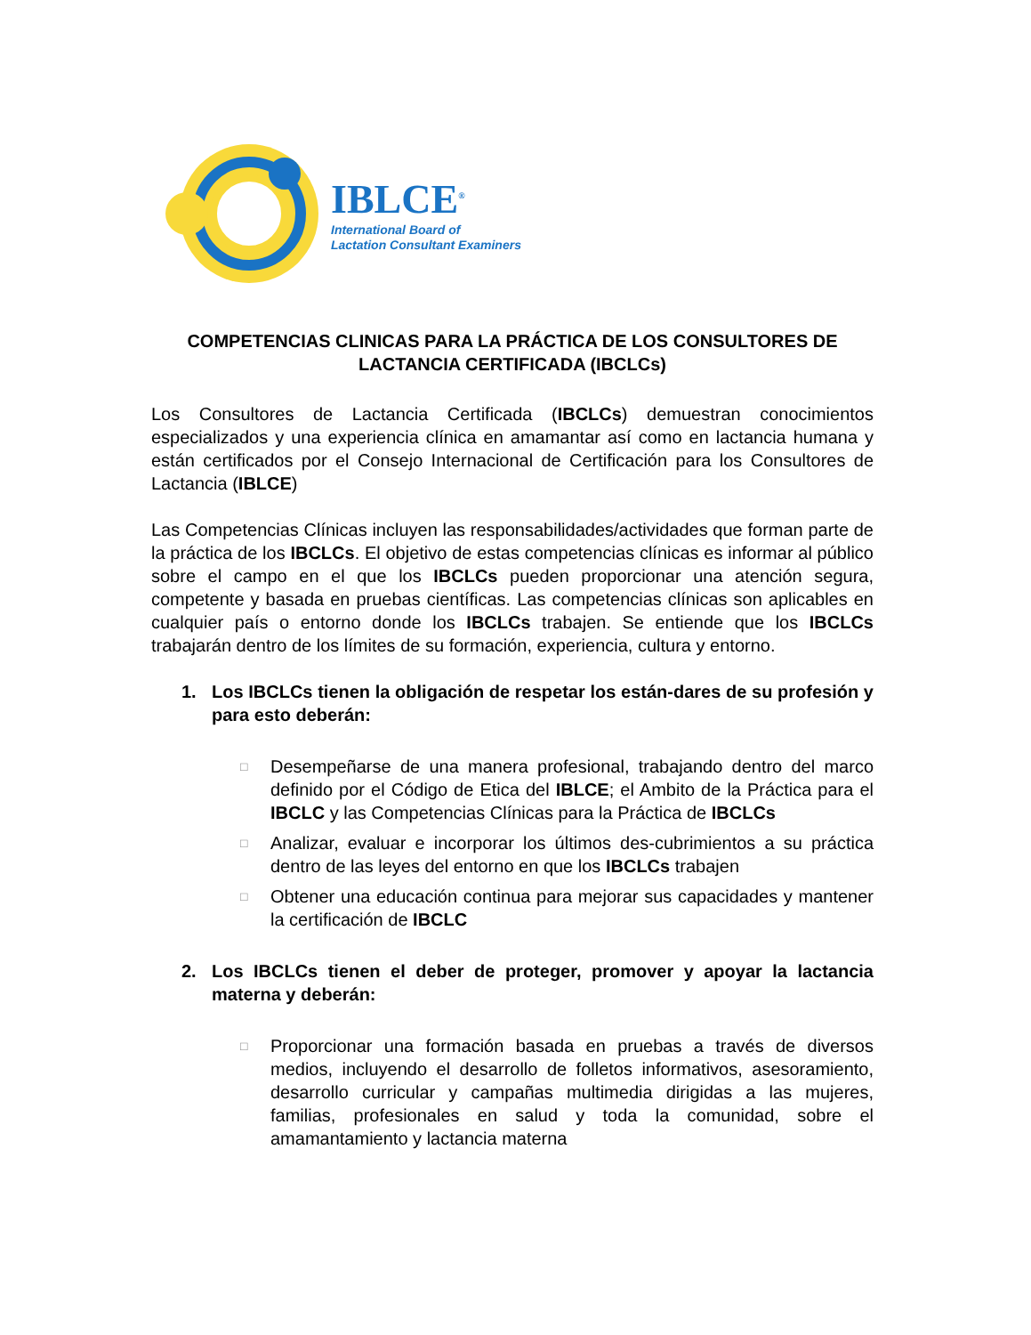IBLCE<sup>®</sup>
International Board of
Lactation Consultant Examiners
COMPETENCIAS CLINICAS PARA LA PRÁCTICA DE LOS CONSULTORES DE LACTANCIA CERTIFICADA (IBCLCs)
Los Consultores de Lactancia Certificada (IBCLCs) demuestran conocimientos especializados y una experiencia clínica en amamantar así como en lactancia humana y están certificados por el Consejo Internacional de Certificación para los Consultores de Lactancia (IBLCE)
Las Competencias Clínicas incluyen las responsabilidades/actividades que forman parte de la práctica de los IBCLCs. El objetivo de estas competencias clínicas es informar al público sobre el campo en el que los IBCLCs pueden proporcionar una atención segura, competente y basada en pruebas científicas. Las competencias clínicas son aplicables en cualquier país o entorno donde los IBCLCs trabajen. Se entiende que los IBCLCs trabajarán dentro de los límites de su formación, experiencia, cultura y entorno.
1. Los IBCLCs tienen la obligación de respetar los están-dares de su profesión y para esto deberán:
□
Desempeñarse de una manera profesional, trabajando dentro del marco definido por el Código de Etica del IBLCE; el Ambito de la Práctica para el IBCLC y las Competencias Clínicas para la Práctica de IBCLCs
□
Analizar, evaluar e incorporar los últimos des-cubrimientos a su práctica dentro de las leyes del entorno en que los IBCLCs trabajen
□
Obtener una educación continua para mejorar sus capacidades y mantener la certificación de IBCLC
2. Los IBCLCs tienen el deber de proteger, promover y apoyar la lactancia materna y deberán:
□
Proporcionar una formación basada en pruebas a través de diversos medios, incluyendo el desarrollo de folletos informativos, asesoramiento, desarrollo curricular y campañas multimedia dirigidas a las mujeres, familias, profesionales en salud y toda la comunidad, sobre el amamantamiento y lactancia materna